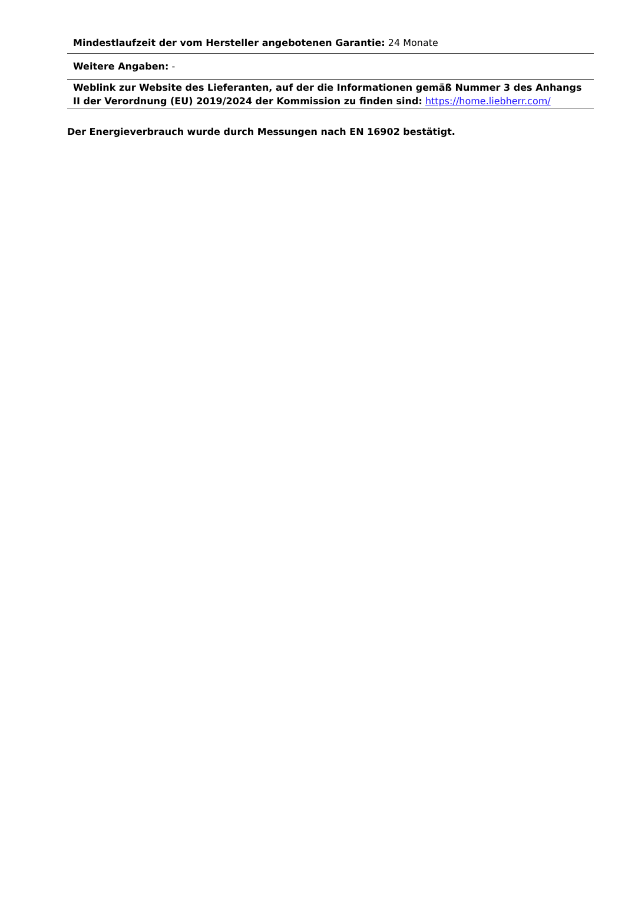| Mindestlaufzeit der vom Hersteller angebotenen Garantie: 24 Monate |
| Weitere Angaben: - |
| Weblink zur Website des Lieferanten, auf der die Informationen gemäß Nummer 3 des Anhangs II der Verordnung (EU) 2019/2024 der Kommission zu finden sind: https://home.liebherr.com/ |
Der Energieverbrauch wurde durch Messungen nach EN 16902 bestätigt.